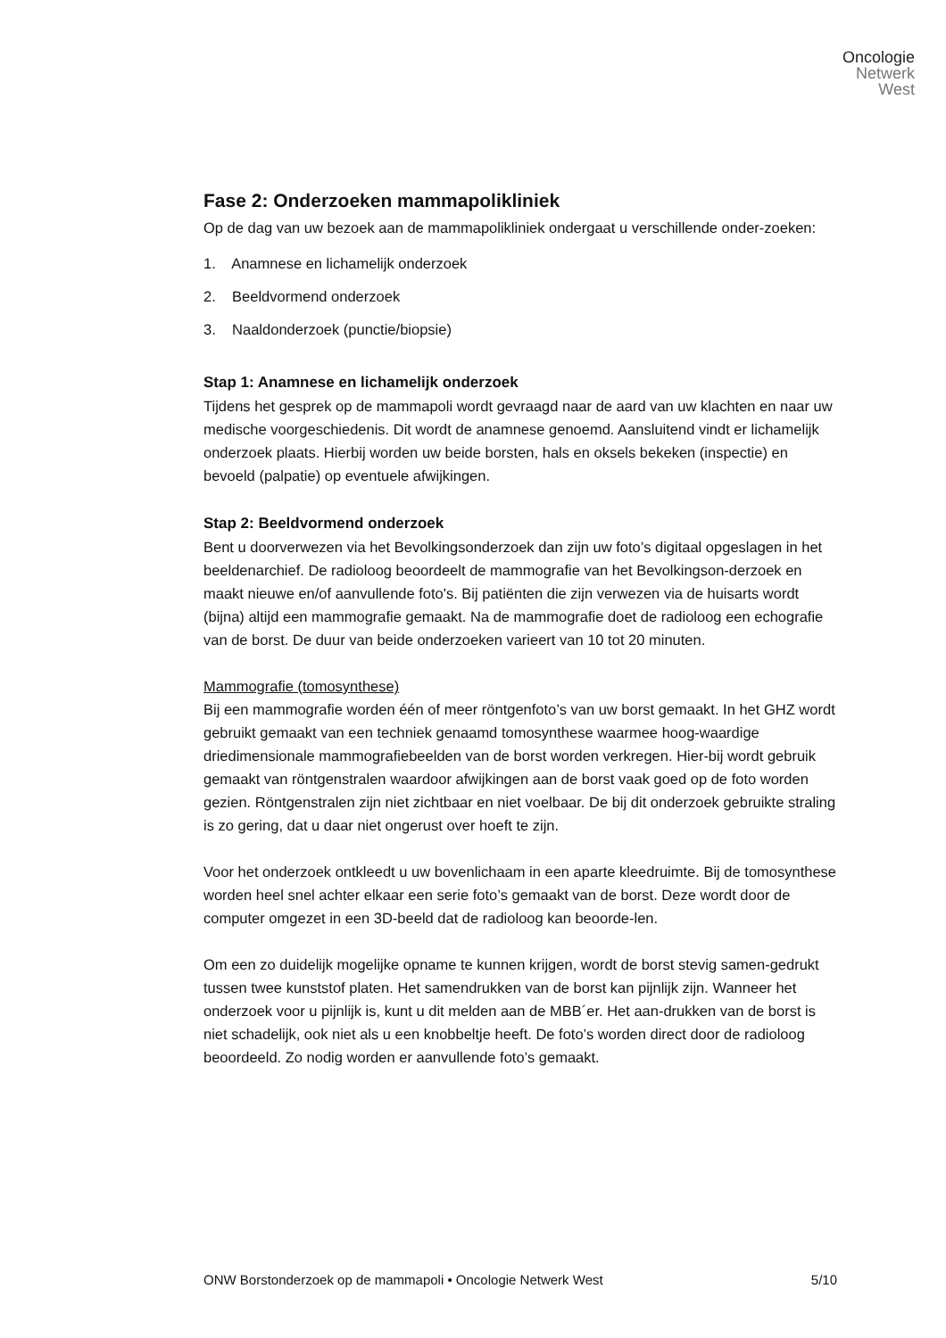Oncologie
Netwerk
West
Fase 2: Onderzoeken mammapolikliniek
Op de dag van uw bezoek aan de mammapolikliniek ondergaat u verschillende onder-zoeken:
1. Anamnese en lichamelijk onderzoek
2. Beeldvormend onderzoek
3. Naaldonderzoek (punctie/biopsie)
Stap 1: Anamnese en lichamelijk onderzoek
Tijdens het gesprek op de mammapoli wordt gevraagd naar de aard van uw klachten en naar uw medische voorgeschiedenis. Dit wordt de anamnese genoemd. Aansluitend vindt er lichamelijk onderzoek plaats. Hierbij worden uw beide borsten, hals en oksels bekeken (inspectie) en bevoeld (palpatie) op eventuele afwijkingen.
Stap 2: Beeldvormend onderzoek
Bent u doorverwezen via het Bevolkingsonderzoek dan zijn uw foto’s digitaal opgeslagen in het beeldenarchief. De radioloog beoordeelt de mammografie van het Bevolkingson-derzoek en maakt nieuwe en/of aanvullende foto's. Bij patiënten die zijn verwezen via de huisarts wordt (bijna) altijd een mammografie gemaakt. Na de mammografie doet de radioloog een echografie van de borst. De duur van beide onderzoeken varieert van 10 tot 20 minuten.
Mammografie (tomosynthese)
Bij een mammografie worden één of meer röntgenfoto’s van uw borst gemaakt. In het GHZ wordt gebruikt gemaakt van een techniek genaamd tomosynthese waarmee hoog-waardige driedimensionale mammografiebeelden van de borst worden verkregen. Hier-bij wordt gebruik gemaakt van röntgenstralen waardoor afwijkingen aan de borst vaak goed op de foto worden gezien. Röntgenstralen zijn niet zichtbaar en niet voelbaar. De bij dit onderzoek gebruikte straling is zo gering, dat u daar niet ongerust over hoeft te zijn.
Voor het onderzoek ontkleedt u uw bovenlichaam in een aparte kleedruimte. Bij de tomosynthese worden heel snel achter elkaar een serie foto’s gemaakt van de borst. Deze wordt door de computer omgezet in een 3D-beeld dat de radioloog kan beoorde-len.
Om een zo duidelijk mogelijke opname te kunnen krijgen, wordt de borst stevig samen-gedrukt tussen twee kunststof platen. Het samendrukken van de borst kan pijnlijk zijn. Wanneer het onderzoek voor u pijnlijk is, kunt u dit melden aan de MBB´er. Het aan-drukken van de borst is niet schadelijk, ook niet als u een knobbeltje heeft. De foto’s worden direct door de radioloog beoordeeld. Zo nodig worden er aanvullende foto’s gemaakt.
ONW Borstonderzoek op de mammapoli • Oncologie Netwerk West 5/10